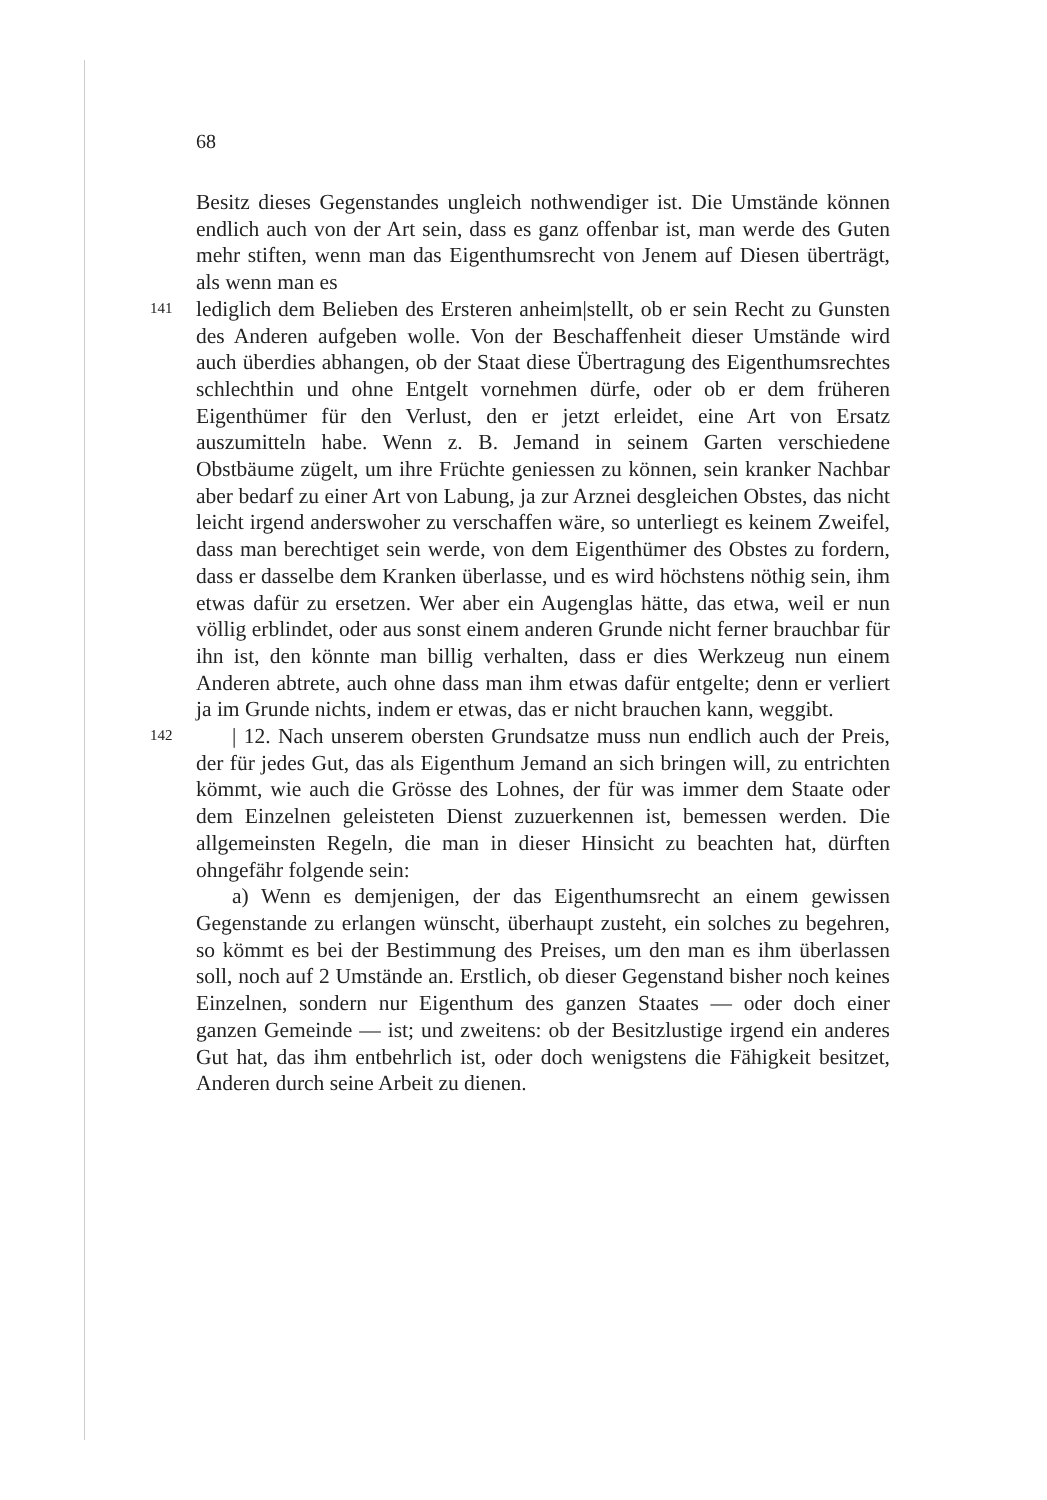68
Besitz dieses Gegenstandes ungleich nothwendiger ist. Die Umstände können endlich auch von der Art sein, dass es ganz offenbar ist, man werde des Guten mehr stiften, wenn man das Eigenthumsrecht von Jenem auf Diesen überträgt, als wenn man es
141
lediglich dem Belieben des Ersteren anheim|stellt, ob er sein Recht zu Gunsten des Anderen aufgeben wolle. Von der Beschaffenheit dieser Umstände wird auch überdies abhangen, ob der Staat diese Übertragung des Eigenthumsrechtes schlechthin und ohne Entgelt vornehmen dürfe, oder ob er dem früheren Eigenthümer für den Verlust, den er jetzt erleidet, eine Art von Ersatz auszumitteln habe. Wenn z. B. Jemand in seinem Garten verschiedene Obstbäume zügelt, um ihre Früchte geniessen zu können, sein kranker Nachbar aber bedarf zu einer Art von Labung, ja zur Arznei desgleichen Obstes, das nicht leicht irgend anderswoher zu verschaffen wäre, so unterliegt es keinem Zweifel, dass man berechtiget sein werde, von dem Eigenthümer des Obstes zu fordern, dass er dasselbe dem Kranken überlasse, und es wird höchstens nöthig sein, ihm etwas dafür zu ersetzen. Wer aber ein Augenglas hätte, das etwa, weil er nun völlig erblindet, oder aus sonst einem anderen Grunde nicht ferner brauchbar für ihn ist, den könnte man billig verhalten, dass er dies Werkzeug nun einem Anderen abtrete, auch ohne dass man ihm etwas dafür entgelte; denn er verliert ja im Grunde nichts, indem er etwas, das er nicht brauchen kann, weggibt.
142
| 12. Nach unserem obersten Grundsatze muss nun endlich auch der Preis, der für jedes Gut, das als Eigenthum Jemand an sich bringen will, zu entrichten kömmt, wie auch die Grösse des Lohnes, der für was immer dem Staate oder dem Einzelnen geleisteten Dienst zuzuerkennen ist, bemessen werden. Die allgemeinsten Regeln, die man in dieser Hinsicht zu beachten hat, dürften ohngefähr folgende sein:
a) Wenn es demjenigen, der das Eigenthumsrecht an einem gewissen Gegenstande zu erlangen wünscht, überhaupt zusteht, ein solches zu begehren, so kömmt es bei der Bestimmung des Preises, um den man es ihm überlassen soll, noch auf 2 Umstände an. Erstlich, ob dieser Gegenstand bisher noch keines Einzelnen, sondern nur Eigenthum des ganzen Staates — oder doch einer ganzen Gemeinde — ist; und zweitens: ob der Besitzlustige irgend ein anderes Gut hat, das ihm entbehrlich ist, oder doch wenigstens die Fähigkeit besitzet, Anderen durch seine Arbeit zu dienen.